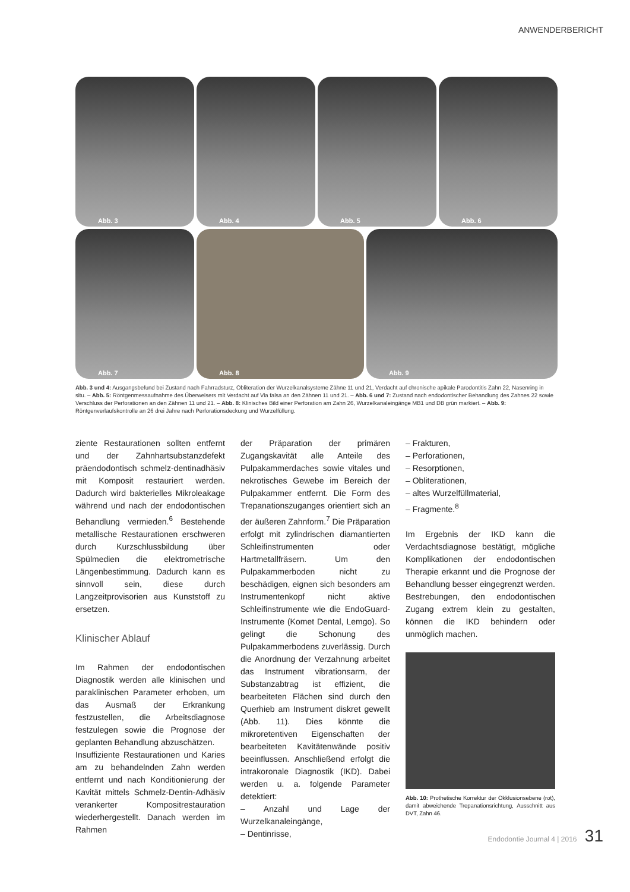ANWENDERBERICHT
Abb. 3
Abb. 4
Abb. 5
Abb. 6
Abb. 7
Abb. 8
Abb. 9
Abb. 3 und 4: Ausgangsbefund bei Zustand nach Fahrradsturz, Obliteration der Wurzelkanalsysteme Zähne 11 und 21, Verdacht auf chronische apikale Parodontitis Zahn 22, Nasenring in situ. – Abb. 5: Röntgenmessaufnahme des Überweisers mit Verdacht auf Via falsa an den Zähnen 11 und 21. – Abb. 6 und 7: Zustand nach endodontischer Behandlung des Zahnes 22 sowie Verschluss der Perforationen an den Zähnen 11 und 21. – Abb. 8: Klinisches Bild einer Perforation am Zahn 26, Wurzelkanaleingänge MB1 und DB grün markiert. – Abb. 9: Röntgenverlaufskontrolle an 26 drei Jahre nach Perforationsdeckung und Wurzelfüllung.
ziente Restaurationen sollten entfernt und der Zahnhartsubstanzdefekt präendodontisch schmelz-dentinadhäsiv mit Komposit restauriert werden. Dadurch wird bakterielles Mikroleakage während und nach der endodontischen Behandlung vermieden.<sup>6</sup> Bestehende metallische Restaurationen erschweren durch Kurzschlussbildung über Spülmedien die elektrometrische Längenbestimmung. Dadurch kann es sinnvoll sein, diese durch Langzeitprovisorien aus Kunststoff zu ersetzen.
Klinischer Ablauf
Im Rahmen der endodontischen Diagnostik werden alle klinischen und paraklinischen Parameter erhoben, um das Ausmaß der Erkrankung festzustellen, die Arbeitsdiagnose festzulegen sowie die Prognose der geplanten Behandlung abzuschätzen.
Insuffiziente Restaurationen und Karies am zu behandelnden Zahn werden entfernt und nach Konditionierung der Kavität mittels Schmelz-Dentin-Adhäsiv verankerter Kompositrestauration wiederhergestellt. Danach werden im Rahmen
der Präparation der primären Zugangskavität alle Anteile des Pulpakammerdaches sowie vitales und nekrotisches Gewebe im Bereich der Pulpakammer entfernt. Die Form des Trepanationszuganges orientiert sich an der äußeren Zahnform.<sup>7</sup> Die Präparation erfolgt mit zylindrischen diamantierten Schleifinstrumenten oder Hartmetallfräsern. Um den Pulpakammerboden nicht zu beschädigen, eignen sich besonders am Instrumentenkopf nicht aktive Schleifinstrumente wie die EndoGuard-Instrumente (Komet Dental, Lemgo). So gelingt die Schonung des Pulpakammerbodens zuverlässig. Durch die Anordnung der Verzahnung arbeitet das Instrument vibrationsarm, der Substanzabtrag ist effizient, die bearbeiteten Flächen sind durch den Querhieb am Instrument diskret gewellt (Abb. 11). Dies könnte die mikroretentiven Eigenschaften der bearbeiteten Kavitätenwände positiv beeinflussen. Anschließend erfolgt die intrakoronale Diagnostik (IKD). Dabei werden u. a. folgende Parameter detektiert:
– Anzahl und Lage der Wurzelkanaleingänge,
– Dentinrisse,
– Frakturen,
– Perforationen,
– Resorptionen,
– Obliterationen,
– altes Wurzelfüllmaterial,
– Fragmente.<sup>8</sup>
Im Ergebnis der IKD kann die Verdachtsdiagnose bestätigt, mögliche Komplikationen der endodontischen Therapie erkannt und die Prognose der Behandlung besser eingegrenzt werden. Bestrebungen, den endodontischen Zugang extrem klein zu gestalten, können die IKD behindern oder unmöglich machen.
Abb. 10: Prothetische Korrektur der Okklusionsebene (rot), damit abweichende Trepanationsrichtung, Ausschnitt aus DVT, Zahn 46.
Endodontie Journal 4 | 2016 31